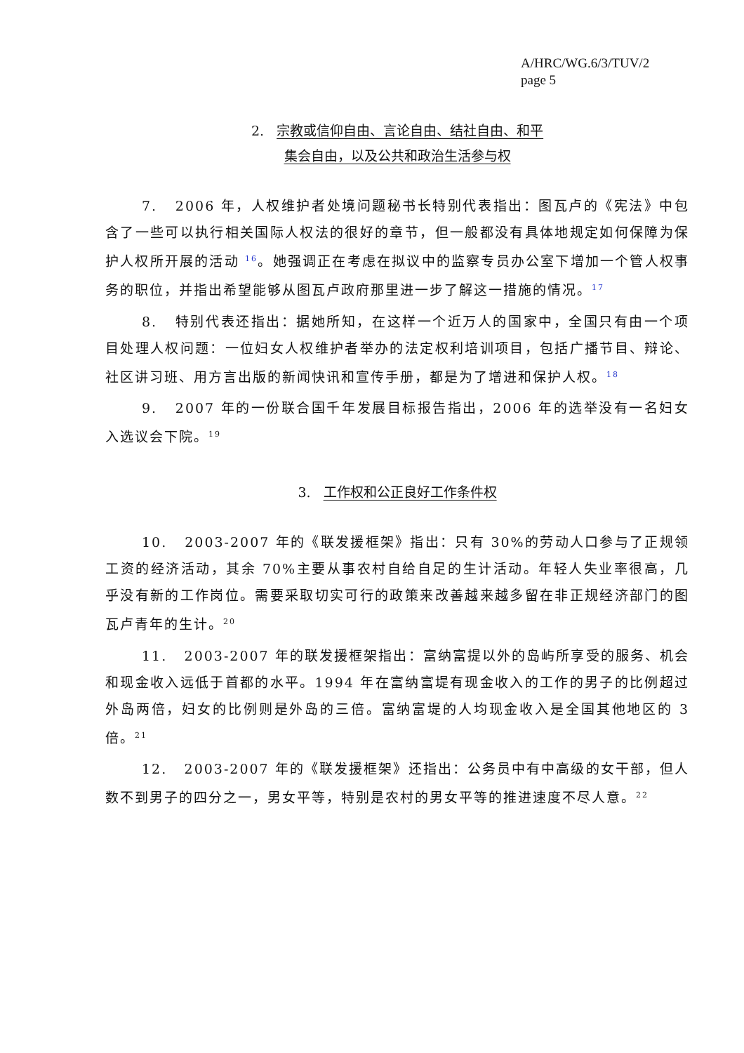A/HRC/WG.6/3/TUV/2
page 5
2. 宗教或信仰自由、言论自由、结社自由、和平
集会自由，以及公共和政治生活参与权
7. 2006 年，人权维护者处境问题秘书长特别代表指出：图瓦卢的《宪法》中包含了一些可以执行相关国际人权法的很好的章节，但一般都没有具体地规定如何保障为保护人权所开展的活动 <sup>16</sup>。她强调正在考虑在拟议中的监察专员办公室下增加一个管人权事务的职位，并指出希望能够从图瓦卢政府那里进一步了解这一措施的情况。<sup>17</sup>
8. 特别代表还指出：据她所知，在这样一个近万人的国家中，全国只有由一个项目处理人权问题：一位妇女人权维护者举办的法定权利培训项目，包括广播节目、辩论、社区讲习班、用方言出版的新闻快讯和宣传手册，都是为了增进和保护人权。<sup>18</sup>
9. 2007 年的一份联合国千年发展目标报告指出，2006 年的选举没有一名妇女入选议会下院。<sup>19</sup>
3. 工作权和公正良好工作条件权
10. 2003-2007 年的《联发援框架》指出：只有 30%的劳动人口参与了正规领工资的经济活动，其余 70%主要从事农村自给自足的生计活动。年轻人失业率很高，几乎没有新的工作岗位。需要采取切实可行的政策来改善越来越多留在非正规经济部门的图瓦卢青年的生计。<sup>20</sup>
11. 2003-2007 年的联发援框架指出：富纳富提以外的岛屿所享受的服务、机会和现金收入远低于首都的水平。1994 年在富纳富堤有现金收入的工作的男子的比例超过外岛两倍，妇女的比例则是外岛的三倍。富纳富堤的人均现金收入是全国其他地区的 3 倍。<sup>21</sup>
12. 2003-2007 年的《联发援框架》还指出：公务员中有中高级的女干部，但人数不到男子的四分之一，男女平等，特别是农村的男女平等的推进速度不尽人意。<sup>22</sup>